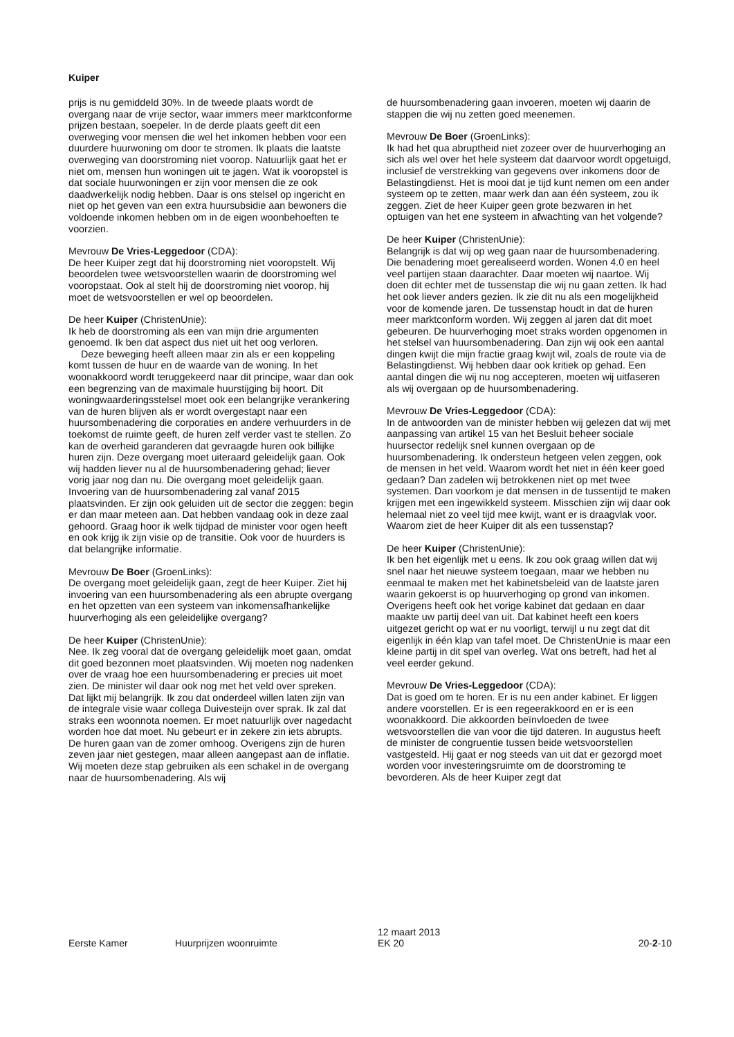Kuiper
prijs is nu gemiddeld 30%. In de tweede plaats wordt de overgang naar de vrije sector, waar immers meer marktconforme prijzen bestaan, soepeler. In de derde plaats geeft dit een overweging voor mensen die wel het inkomen hebben voor een duurdere huurwoning om door te stromen. Ik plaats die laatste overweging van doorstroming niet voorop. Natuurlijk gaat het er niet om, mensen hun woningen uit te jagen. Wat ik vooropstel is dat sociale huurwoningen er zijn voor mensen die ze ook daadwerkelijk nodig hebben. Daar is ons stelsel op ingericht en niet op het geven van een extra huursubsidie aan bewoners die voldoende inkomen hebben om in de eigen woonbehoeften te voorzien.
Mevrouw De Vries-Leggedoor (CDA):
De heer Kuiper zegt dat hij doorstroming niet vooropstelt. Wij beoordelen twee wetsvoorstellen waarin de doorstroming wel vooropstaat. Ook al stelt hij de doorstroming niet voorop, hij moet de wetsvoorstellen er wel op beoordelen.
De heer Kuiper (ChristenUnie):
Ik heb de doorstroming als een van mijn drie argumenten genoemd. Ik ben dat aspect dus niet uit het oog verloren.
Deze beweging heeft alleen maar zin als er een koppeling komt tussen de huur en de waarde van de woning. In het woonakkoord wordt teruggekeerd naar dit principe, waar dan ook een begrenzing van de maximale huurstijging bij hoort. Dit woningwaarderingsstelsel moet ook een belangrijke verankering van de huren blijven als er wordt overgestapt naar een huursombenadering die corporaties en andere verhuurders in de toekomst de ruimte geeft, de huren zelf verder vast te stellen. Zo kan de overheid garanderen dat gevraagde huren ook billijke huren zijn. Deze overgang moet uiteraard geleidelijk gaan. Ook wij hadden liever nu al de huursombenadering gehad; liever vorig jaar nog dan nu. Die overgang moet geleidelijk gaan. Invoering van de huursombenadering zal vanaf 2015 plaatsvinden. Er zijn ook geluiden uit de sector die zeggen: begin er dan maar meteen aan. Dat hebben vandaag ook in deze zaal gehoord. Graag hoor ik welk tijdpad de minister voor ogen heeft en ook krijg ik zijn visie op de transitie. Ook voor de huurders is dat belangrijke informatie.
Mevrouw De Boer (GroenLinks):
De overgang moet geleidelijk gaan, zegt de heer Kuiper. Ziet hij invoering van een huursombenadering als een abrupte overgang en het opzetten van een systeem van inkomensafhankelijke huurverhoging als een geleidelijke overgang?
De heer Kuiper (ChristenUnie):
Nee. Ik zeg vooral dat de overgang geleidelijk moet gaan, omdat dit goed bezonnen moet plaatsvinden. Wij moeten nog nadenken over de vraag hoe een huursombenadering er precies uit moet zien. De minister wil daar ook nog met het veld over spreken. Dat lijkt mij belangrijk. Ik zou dat onderdeel willen laten zijn van de integrale visie waar collega Duivesteijn over sprak. Ik zal dat straks een woonnota noemen. Er moet natuurlijk over nagedacht worden hoe dat moet. Nu gebeurt er in zekere zin iets abrupts. De huren gaan van de zomer omhoog. Overigens zijn de huren zeven jaar niet gestegen, maar alleen aangepast aan de inflatie. Wij moeten deze stap gebruiken als een schakel in de overgang naar de huursombenadering. Als wij
de huursombenadering gaan invoeren, moeten wij daarin de stappen die wij nu zetten goed meenemen.
Mevrouw De Boer (GroenLinks):
Ik had het qua abruptheid niet zozeer over de huurverhoging an sich als wel over het hele systeem dat daarvoor wordt opgetuigd, inclusief de verstrekking van gegevens over inkomens door de Belastingdienst. Het is mooi dat je tijd kunt nemen om een ander systeem op te zetten, maar werk dan aan één systeem, zou ik zeggen. Ziet de heer Kuiper geen grote bezwaren in het optuigen van het ene systeem in afwachting van het volgende?
De heer Kuiper (ChristenUnie):
Belangrijk is dat wij op weg gaan naar de huursombenadering. Die benadering moet gerealiseerd worden. Wonen 4.0 en heel veel partijen staan daarachter. Daar moeten wij naartoe. Wij doen dit echter met de tussenstap die wij nu gaan zetten. Ik had het ook liever anders gezien. Ik zie dit nu als een mogelijkheid voor de komende jaren. De tussenstap houdt in dat de huren meer marktconform worden. Wij zeggen al jaren dat dit moet gebeuren. De huurverhoging moet straks worden opgenomen in het stelsel van huursombenadering. Dan zijn wij ook een aantal dingen kwijt die mijn fractie graag kwijt wil, zoals de route via de Belastingdienst. Wij hebben daar ook kritiek op gehad. Een aantal dingen die wij nu nog accepteren, moeten wij uitfaseren als wij overgaan op de huursombenadering.
Mevrouw De Vries-Leggedoor (CDA):
In de antwoorden van de minister hebben wij gelezen dat wij met aanpassing van artikel 15 van het Besluit beheer sociale huursector redelijk snel kunnen overgaan op de huursombenadering. Ik ondersteun hetgeen velen zeggen, ook de mensen in het veld. Waarom wordt het niet in één keer goed gedaan? Dan zadelen wij betrokkenen niet op met twee systemen. Dan voorkom je dat mensen in de tussentijd te maken krijgen met een ingewikkeld systeem. Misschien zijn wij daar ook helemaal niet zo veel tijd mee kwijt, want er is draagvlak voor. Waarom ziet de heer Kuiper dit als een tussenstap?
De heer Kuiper (ChristenUnie):
Ik ben het eigenlijk met u eens. Ik zou ook graag willen dat wij snel naar het nieuwe systeem toegaan, maar we hebben nu eenmaal te maken met het kabinetsbeleid van de laatste jaren waarin gekoerst is op huurverhoging op grond van inkomen. Overigens heeft ook het vorige kabinet dat gedaan en daar maakte uw partij deel van uit. Dat kabinet heeft een koers uitgezet gericht op wat er nu voorligt, terwijl u nu zegt dat dit eigenlijk in één klap van tafel moet. De ChristenUnie is maar een kleine partij in dit spel van overleg. Wat ons betreft, had het al veel eerder gekund.
Mevrouw De Vries-Leggedoor (CDA):
Dat is goed om te horen. Er is nu een ander kabinet. Er liggen andere voorstellen. Er is een regeerakkoord en er is een woonakkoord. Die akkoorden beïnvloeden de twee wetsvoorstellen die van voor die tijd dateren. In augustus heeft de minister de congruentie tussen beide wetsvoorstellen vastgesteld. Hij gaat er nog steeds van uit dat er gezorgd moet worden voor investeringsruimte om de doorstroming te bevorderen. Als de heer Kuiper zegt dat
Eerste Kamer Huurprijzen woonruimte
12 maart 2013
EK 20
20-2-10